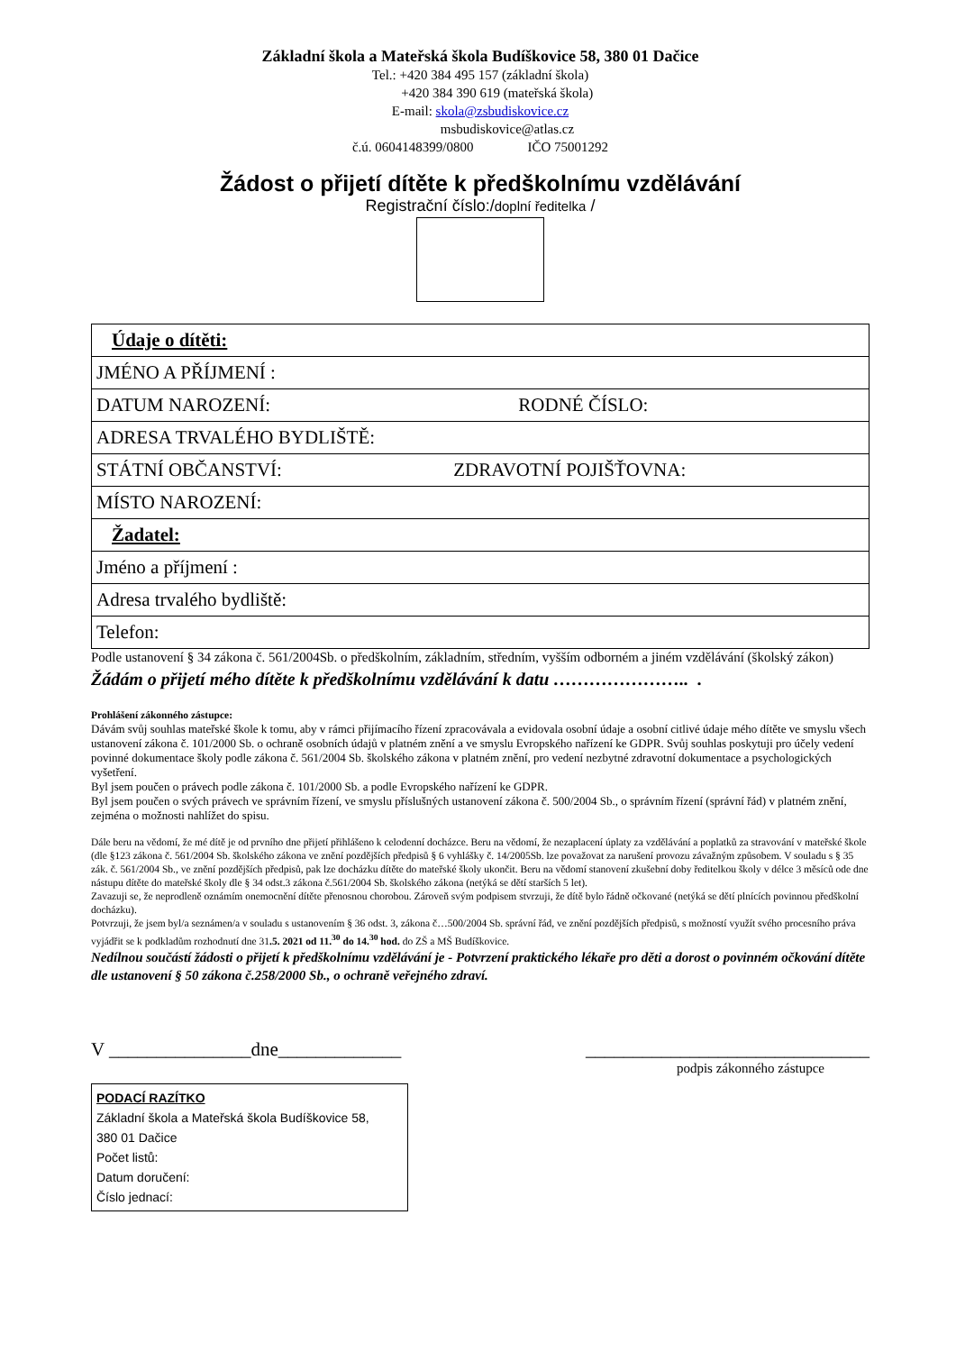Základní škola a Mateřská škola Budíškovice 58, 380 01 Dačice
Tel.: +420 384 495 157 (základní škola)
+420 384 390 619 (mateřská škola)
E-mail: skola@zsbudiskovice.cz
msbudiskovice@atlas.cz
č.ú. 0604148399/0800 IČO 75001292
Žádost o přijetí dítěte k předškolnímu vzdělávání
Registrační číslo:/doplní ředitelka /
| Údaje o dítěti: |
| JMÉNO A PŘÍJMENÍ : |
| DATUM NAROZENÍ: RODNÉ ČÍSLO: |
| ADRESA TRVALÉHO BYDLIŠTĚ: |
| STÁTNÍ OBČANSTVÍ: ZDRAVOTNÍ POJIŠŤOVNA: |
| MÍSTO NAROZENÍ: |
| Žadatel: |
| Jméno a příjmení : |
| Adresa trvalého bydliště: |
| Telefon: |
Podle ustanovení § 34 zákona č. 561/2004Sb. o předškolním, základním, středním, vyšším odborném a jiném vzdělávání (školský zákon)
Žádám o přijetí mého dítěte k předškolnímu vzdělávání k datu ………………….. .
Prohlášení zákonného zástupce:
Dávám svůj souhlas mateřské škole k tomu, aby v rámci přijímacího řízení zpracovávala a evidovala osobní údaje a osobní citlivé údaje mého dítěte ve smyslu všech ustanovení zákona č. 101/2000 Sb. o ochraně osobních údajů v platném znění a ve smyslu Evropského nařízení ke GDPR. Svůj souhlas poskytuji pro účely vedení povinné dokumentace školy podle zákona č. 561/2004 Sb. školského zákona v platném znění, pro vedení nezbytné zdravotní dokumentace a psychologických vyšetření.
Byl jsem poučen o právech podle zákona č. 101/2000 Sb. a podle Evropského nařízení ke GDPR.
Byl jsem poučen o svých právech ve správním řízení, ve smyslu příslušných ustanovení zákona č. 500/2004 Sb., o správním řízení (správní řád) v platném znění, zejména o možnosti nahlížet do spisu.
Dále beru na vědomí, že mé dítě je od prvního dne přijetí přihlášeno k celodenní docházce. Beru na vědomí, že nezaplacení úplaty za vzdělávání a poplatků za stravování v mateřské škole (dle §123 zákona č. 561/2004 Sb. školského zákona ve znění pozdějších předpisů § 6 vyhlášky č. 14/2005Sb. lze považovat za narušení provozu závažným způsobem. V souladu s § 35 zák. č. 561/2004 Sb., ve znění pozdějších předpisů, pak lze docházku dítěte do mateřské školy ukončit. Beru na vědomí stanovení zkušební doby ředitelkou školy v délce 3 měsíců ode dne nástupu dítěte do mateřské školy dle § 34 odst.3 zákona č.561/2004 Sb. školského zákona (netýká se dětí starších 5 let).
Zavazuji se, že neprodleně oznámím onemocnění dítěte přenosnou chorobou. Zároveň svým podpisem stvrzuji, že dítě bylo řádně očkované (netýká se dětí plnících povinnou předškolní docházku).
Potvrzuji, že jsem byl/a seznámen/a v souladu s ustanovením § 36 odst. 3, zákona č…500/2004 Sb. správní řád, ve znění pozdějších předpisů, s možností využít svého procesního práva vyjádřit se k podkladům rozhodnutí dne 31.5. 2021 od 11.<sup>30</sup> do 14.<sup>30</sup> hod. do ZŠ a MŠ Budíškovice.
Nedílnou součástí žádosti o přijetí k předškolnímu vzdělávání je - Potvrzení praktického lékaře pro děti a dorost o povinném očkování dítěte dle ustanovení § 50 zákona č.258/2000 Sb., o ochraně veřejného zdraví.
V _______________dne_____________ ______________________________
podpis zákonného zástupce
PODACÍ RAZÍTKO
Základní škola a Mateřská škola Budíškovice 58,
380 01 Dačice
Počet listů:
Datum doručení:
Číslo jednací: